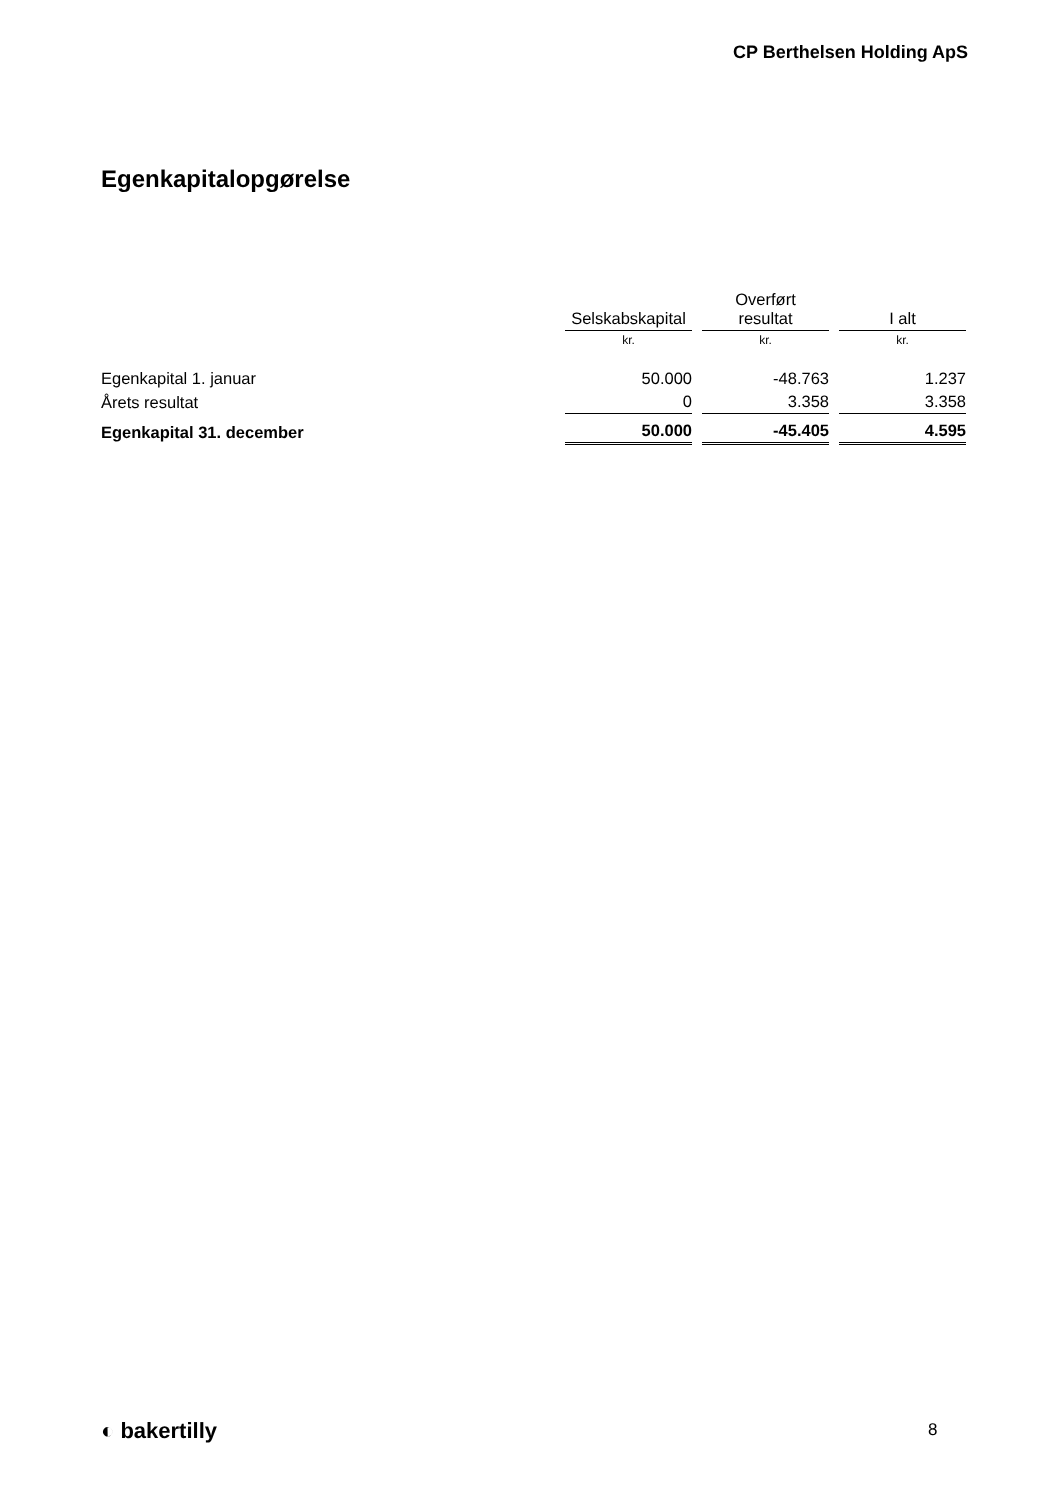CP Berthelsen Holding ApS
Egenkapitalopgørelse
| | Selskabskapital | Overført resultat | I alt |
| --- | --- | --- | --- |
| | kr. | kr. | kr. |
| Egenkapital 1. januar | 50.000 | -48.763 | 1.237 |
| Årets resultat | 0 | 3.358 | 3.358 |
| Egenkapital 31. december | 50.000 | -45.405 | 4.595 |
◐ bakertilly 8